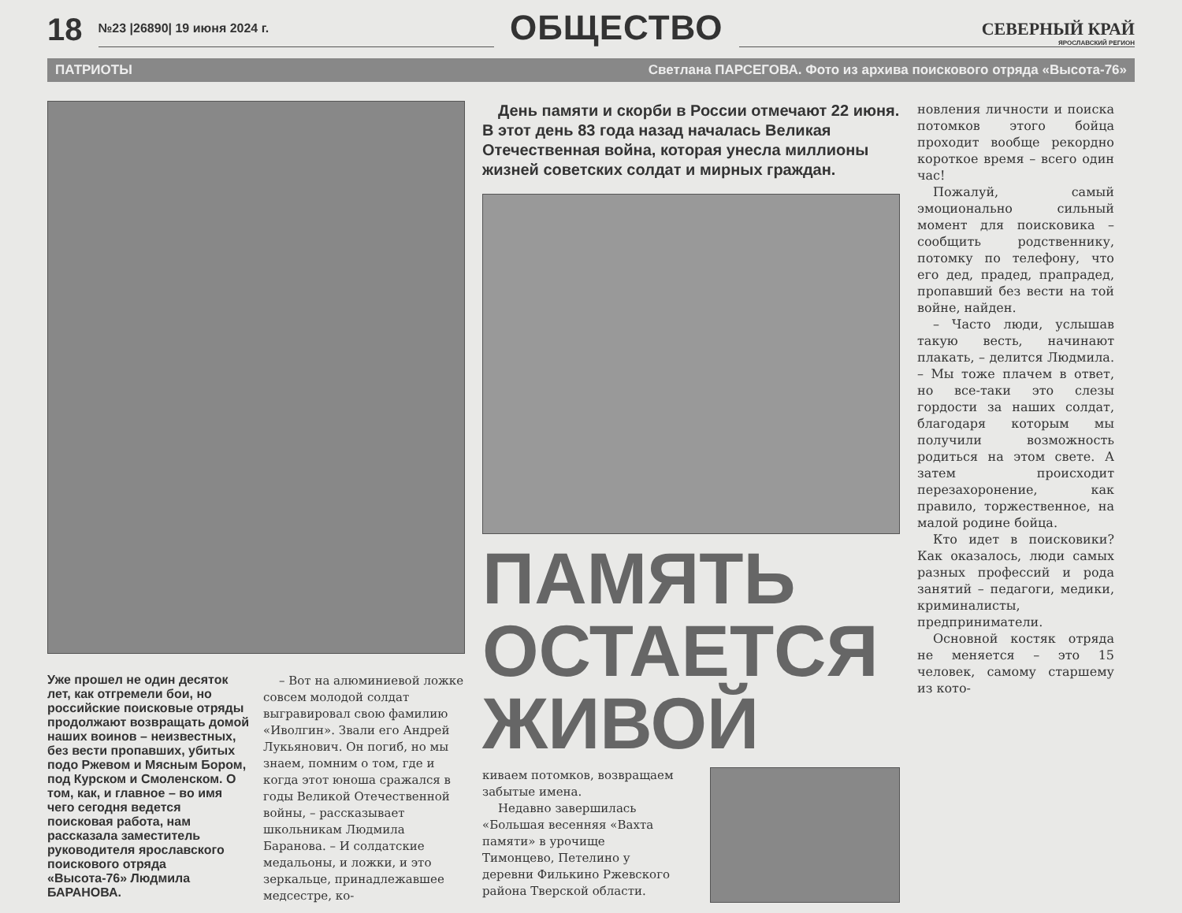18 №23 |26890| 19 июня 2024 г. ОБЩЕСТВО СЕВЕРНЫЙ КРАЙ
ЯРОСЛАВСКИЙ РЕГИОН
ПАТРИОТЫ Светлана ПАРСЕГОВА. Фото из архива поискового отряда «Высота-76»
Уже прошел не один десяток лет, как отгремели бои, но российские поисковые отряды продолжают возвращать домой наших воинов – неизвестных, без вести пропавших, убитых подо Ржевом и Мясным Бором, под Курском и Смоленском. О том, как, и главное – во имя чего сегодня ведется поисковая работа, нам рассказала заместитель руководителя ярославского поискового отряда «Высота-76» Людмила БАРАНОВА.
– Вот на алюминиевой ложке совсем молодой солдат выгравировал свою фамилию «Иволгин». Звали его Андрей Лукьянович. Он погиб, но мы знаем, помним о том, где и когда этот юноша сражался в годы Великой Отечественной войны, – рассказывает школьникам Людмила Баранова. – И солдатские медальоны, и ложки, и это зеркальце, принадлежавшее медсестре, ко-
День памяти и скорби в России отмечают 22 июня. В этот день 83 года назад началась Великая Отечественная война, которая унесла миллионы жизней советских солдат и мирных граждан.
ПАМЯТЬ ОСТАЕТСЯ ЖИВОЙ
киваем потомков, возвращаем забытые имена.
Недавно завершилась «Большая весенняя «Вахта памяти» в урочище Тимонцево, Петелино у деревни Филькино Ржевского района Тверской области.
новления личности и поиска потомков этого бойца проходит вообще рекордно короткое время – всего один час!
Пожалуй, самый эмоционально сильный момент для поисковика – сообщить родственнику, потомку по телефону, что его дед, прадед, прапрадед, пропавший без вести на той войне, найден.
– Часто люди, услышав такую весть, начинают плакать, – делится Людмила. – Мы тоже плачем в ответ, но все-таки это слезы гордости за наших солдат, благодаря которым мы получили возможность родиться на этом свете. А затем происходит перезахоронение, как правило, торжественное, на малой родине бойца.
Кто идет в поисковики? Как оказалось, люди самых разных профессий и рода занятий – педагоги, медики, криминалисты, предприниматели.
Основной костяк отряда не меняется – это 15 человек, самому старшему из кото-